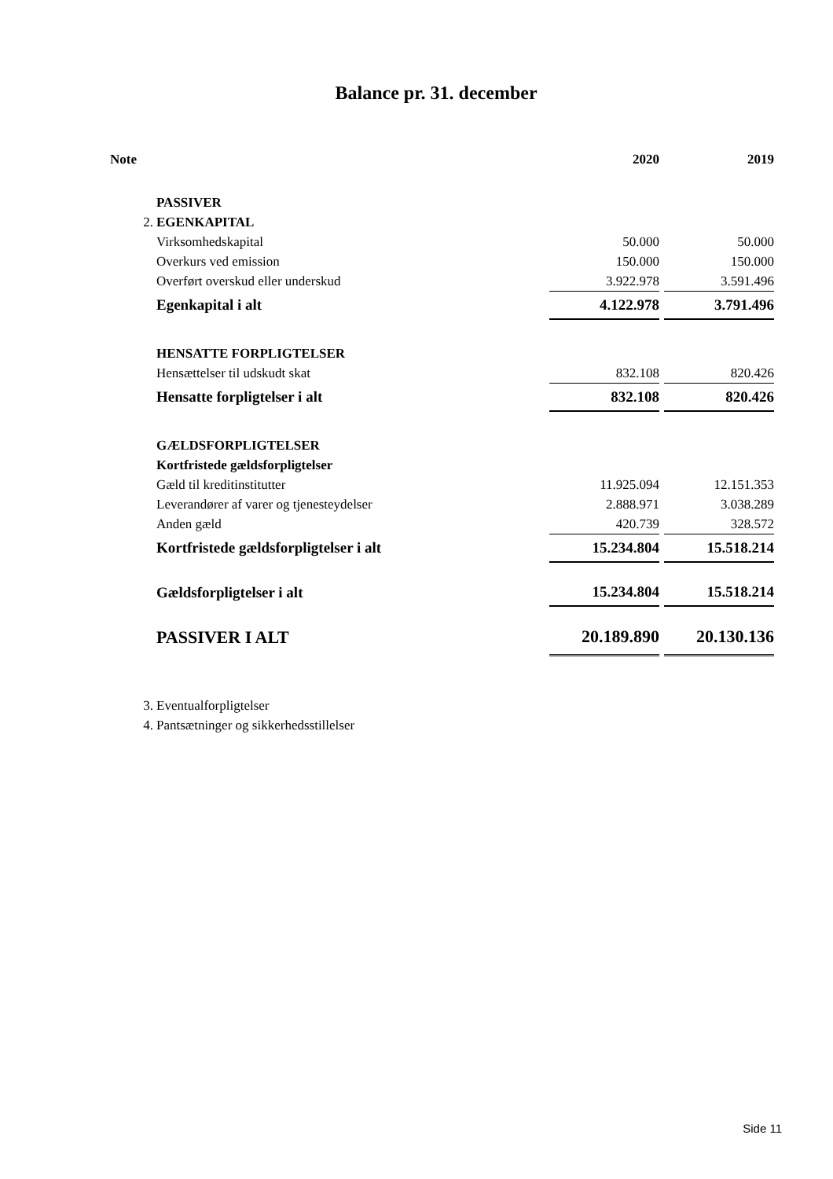Balance pr. 31. december
| Note | | 2020 | | 2019 |
| --- | --- | --- | --- | --- |
| | PASSIVER | | | |
| 2. | EGENKAPITAL | | | |
| | Virksomhedskapital | 50.000 | | 50.000 |
| | Overkurs ved emission | 150.000 | | 150.000 |
| | Overført overskud eller underskud | 3.922.978 | | 3.591.496 |
| | Egenkapital i alt | 4.122.978 | | 3.791.496 |
| | HENSATTE FORPLIGTELSER | | | |
| | Hensættelser til udskudt skat | 832.108 | | 820.426 |
| | Hensatte forpligtelser i alt | 832.108 | | 820.426 |
| | GÆLDSFORPLIGTELSER | | | |
| | Kortfristede gældsforpligtelser | | | |
| | Gæld til kreditinstitutter | 11.925.094 | | 12.151.353 |
| | Leverandører af varer og tjenesteydelser | 2.888.971 | | 3.038.289 |
| | Anden gæld | 420.739 | | 328.572 |
| | Kortfristede gældsforpligtelser i alt | 15.234.804 | | 15.518.214 |
| | Gældsforpligtelser i alt | 15.234.804 | | 15.518.214 |
| | PASSIVER I ALT | 20.189.890 | | 20.130.136 |
| 3. | Eventualforpligtelser | | | |
| 4. | Pantsætninger og sikkerhedsstillelser | | | |
Side 11